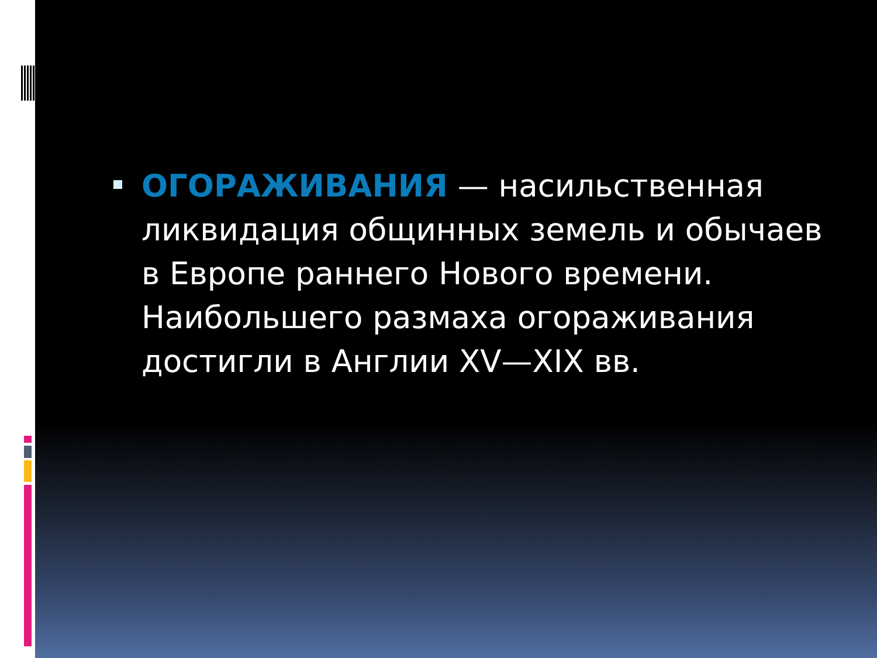ОГОРАЖИВАНИЯ — насильственная ликвидация общинных земель и обычаев в Европе раннего Нового времени. Наибольшего размаха огораживания достигли в Англии XV—XIX вв.